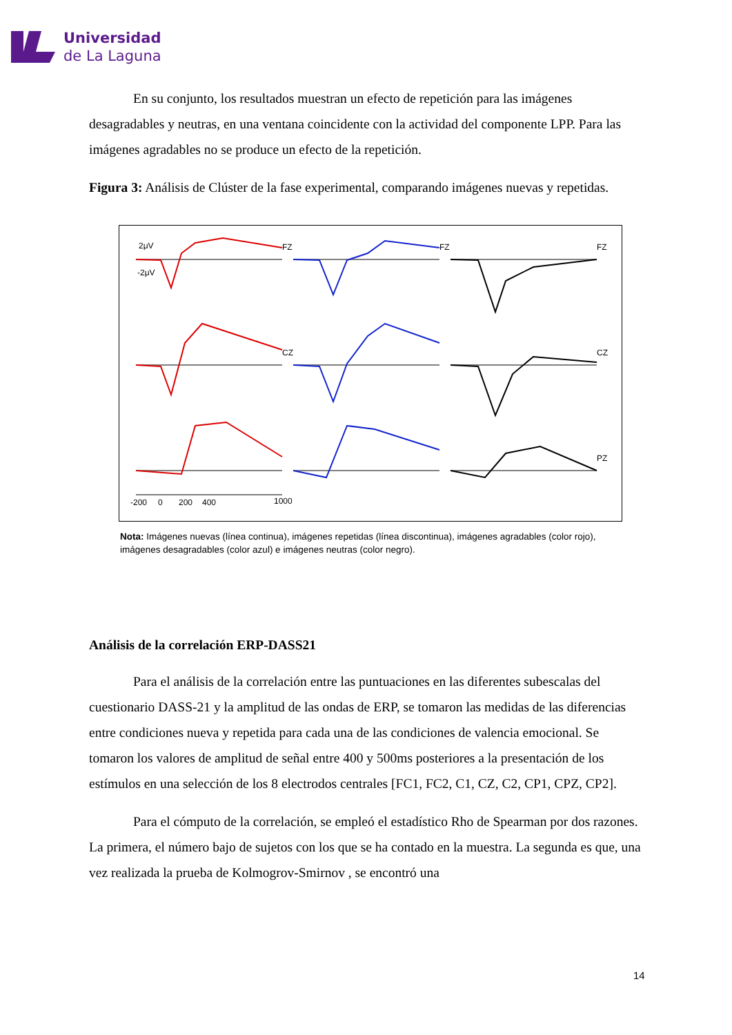Universidad
de La Laguna
En su conjunto, los resultados muestran un efecto de repetición para las imágenes desagradables y neutras, en una ventana coincidente con la actividad del componente LPP. Para las imágenes agradables no se produce un efecto de la repetición.
Figura 3: Análisis de Clúster de la fase experimental, comparando imágenes nuevas y repetidas.
2μV
-2μV
FZ
FZ
FZ
CZ
CZ
PZ
-200
0
200
400
1000
Nota: Imágenes nuevas (línea continua), imágenes repetidas (línea discontinua), imágenes agradables (color rojo), imágenes desagradables (color azul) e imágenes neutras (color negro).
Análisis de la correlación ERP-DASS21
Para el análisis de la correlación entre las puntuaciones en las diferentes subescalas del cuestionario DASS-21 y la amplitud de las ondas de ERP, se tomaron las medidas de las diferencias entre condiciones nueva y repetida para cada una de las condiciones de valencia emocional. Se tomaron los valores de amplitud de señal entre 400 y 500ms posteriores a la presentación de los estímulos en una selección de los 8 electrodos centrales [FC1, FC2, C1, CZ, C2, CP1, CPZ, CP2].
Para el cómputo de la correlación, se empleó el estadístico Rho de Spearman por dos razones. La primera, el número bajo de sujetos con los que se ha contado en la muestra. La segunda es que, una vez realizada la prueba de Kolmogrov-Smirnov , se encontró una
14